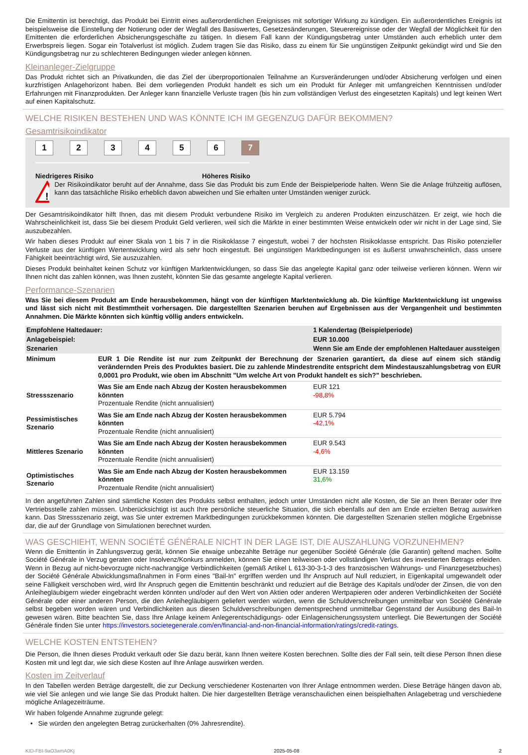Die Emittentin ist berechtigt, das Produkt bei Eintritt eines außerordentlichen Ereignisses mit sofortiger Wirkung zu kündigen. Ein außerordentliches Ereignis ist beispielsweise die Einstellung der Notierung oder der Wegfall des Basiswertes, Gesetzesänderungen, Steuerereignisse oder der Wegfall der Möglichkeit für den Emittenten die erforderlichen Absicherungsgeschäfte zu tätigen. In diesem Fall kann der Kündigungsbetrag unter Umständen auch erheblich unter dem Erwerbspreis liegen. Sogar ein Totalverlust ist möglich. Zudem tragen Sie das Risiko, dass zu einem für Sie ungünstigen Zeitpunkt gekündigt wird und Sie den Kündigungsbetrag nur zu schlechteren Bedingungen wieder anlegen können.
Kleinanleger-Zielgruppe
Das Produkt richtet sich an Privatkunden, die das Ziel der überproportionalen Teilnahme an Kursveränderungen und/oder Absicherung verfolgen und einen kurzfristigen Anlagehorizont haben. Bei dem vorliegenden Produkt handelt es sich um ein Produkt für Anleger mit umfangreichen Kenntnissen und/oder Erfahrungen mit Finanzprodukten. Der Anleger kann finanzielle Verluste tragen (bis hin zum vollständigen Verlust des eingesetzten Kapitals) und legt keinen Wert auf einen Kapitalschutz.
WELCHE RISIKEN BESTEHEN UND WAS KÖNNTE ICH IM GEGENZUG DAFÜR BEKOMMEN?
Gesamtrisikoindikator
123456 7
Niedrigeres Risiko Höheres Risiko
!
Der Risikoindikator beruht auf der Annahme, dass Sie das Produkt bis zum Ende der Beispielperiode halten. Wenn Sie die Anlage frühzeitig auflösen, kann das tatsächliche Risiko erheblich davon abweichen und Sie erhalten unter Umständen weniger zurück.
Der Gesamtrisikoindikator hilft Ihnen, das mit diesem Produkt verbundene Risiko im Vergleich zu anderen Produkten einzuschätzen. Er zeigt, wie hoch die Wahrscheinlichkeit ist, dass Sie bei diesem Produkt Geld verlieren, weil sich die Märkte in einer bestimmten Weise entwickeln oder wir nicht in der Lage sind, Sie auszubezahlen.
Wir haben dieses Produkt auf einer Skala von 1 bis 7 in die Risikoklasse 7 eingestuft, wobei 7 der höchsten Risikoklasse entspricht. Das Risiko potenzieller Verluste aus der künftigen Wertentwicklung wird als sehr hoch eingestuft. Bei ungünstigen Marktbedingungen ist es äußerst unwahrscheinlich, dass unsere Fähigkeit beeinträchtigt wird, Sie auszuzahlen.
Dieses Produkt beinhaltet keinen Schutz vor künftigen Marktentwicklungen, so dass Sie das angelegte Kapital ganz oder teilweise verlieren können. Wenn wir Ihnen nicht das zahlen können, was Ihnen zusteht, könnten Sie das gesamte angelegte Kapital verlieren.
Performance-Szenarien
Was Sie bei diesem Produkt am Ende herausbekommen, hängt von der künftigen Marktentwicklung ab. Die künftige Marktentwicklung ist ungewiss und lässt sich nicht mit Bestimmtheit vorhersagen. Die dargestellten Szenarien beruhen auf Ergebnissen aus der Vergangenheit und bestimmten Annahmen. Die Märkte könnten sich künftig völlig anders entwickeln.
| Empfohlene Haltedauer: | | 1 Kalendertag (Beispielperiode) |
| --- | --- | --- |
| Anlagebeispiel: | | EUR 10.000 |
| Szenarien | | Wenn Sie am Ende der empfohlenen Haltedauer aussteigen |
| Minimum | EUR 1 Die Rendite ist nur zum Zeitpunkt der Berechnung der Szenarien garantiert, da diese auf einem sich ständig verändernden Preis des Produktes basiert. Die zu zahlende Mindestrendite entspricht dem Mindestauszahlungsbetrag von EUR 0,0001 pro Produkt, wie oben im Abschnitt "Um welche Art von Produkt handelt es sich?" beschrieben. | |
| Stressszenario | Was Sie am Ende nach Abzug der Kosten herausbekommen könnten Prozentuale Rendite (nicht annualisiert) | EUR 121 -98,8% |
| Pessimistisches Szenario | Was Sie am Ende nach Abzug der Kosten herausbekommen könnten Prozentuale Rendite (nicht annualisiert) | EUR 5.794 -42,1% |
| Mittleres Szenario | Was Sie am Ende nach Abzug der Kosten herausbekommen könnten Prozentuale Rendite (nicht annualisiert) | EUR 9.543 -4,6% |
| Optimistisches Szenario | Was Sie am Ende nach Abzug der Kosten herausbekommen könnten Prozentuale Rendite (nicht annualisiert) | EUR 13.159 31,6% |
In den angeführten Zahlen sind sämtliche Kosten des Produkts selbst enthalten, jedoch unter Umständen nicht alle Kosten, die Sie an Ihren Berater oder Ihre Vertriebsstelle zahlen müssen. Unberücksichtigt ist auch Ihre persönliche steuerliche Situation, die sich ebenfalls auf den am Ende erzielten Betrag auswirken kann. Das Stressszenario zeigt, was Sie unter extremen Marktbedingungen zurückbekommen könnten. Die dargestellten Szenarien stellen mögliche Ergebnisse dar, die auf der Grundlage von Simulationen berechnet wurden.
WAS GESCHIEHT, WENN SOCIÉTÉ GÉNÉRALE NICHT IN DER LAGE IST, DIE AUSZAHLUNG VORZUNEHMEN?
Wenn die Emittentin in Zahlungsverzug gerät, können Sie etwaige unbezahlte Beträge nur gegenüber Société Générale (die Garantin) geltend machen. Sollte Société Générale in Verzug geraten oder Insolvenz/Konkurs anmelden, können Sie einen teilweisen oder vollständigen Verlust des investierten Betrags erleiden. Wenn in Bezug auf nicht-bevorzugte nicht-nachrangige Verbindlichkeiten (gemäß Artikel L 613-30-3-1-3 des französischen Währungs- und Finanzgesetzbuches) der Société Générale Abwicklungsmaßnahmen in Form eines "Bail-In" ergriffen werden und Ihr Anspruch auf Null reduziert, in Eigenkapital umgewandelt oder seine Fälligkeit verschoben wird, wird Ihr Anspruch gegen die Emittentin beschränkt und reduziert auf die Beträge des Kapitals und/oder der Zinsen, die von den Anleihegläubigern wieder eingebracht werden könnten und/oder auf den Wert von Aktien oder anderen Wertpapieren oder anderen Verbindlichkeiten der Société Générale oder einer anderen Person, die den Anleihegläubigern geliefert werden würden, wenn die Schuldverschreibungen unmittelbar von Société Générale selbst begeben worden wären und Verbindlichkeiten aus diesen Schuldverschreibungen dementsprechend unmittelbar Gegenstand der Ausübung des Bail-In gewesen wären. Bitte beachten Sie, dass Ihre Anlage keinem Anlegerentschädigungs- oder Einlagensicherungssystem unterliegt. Die Bewertungen der Société Générale finden Sie unter https://investors.societegenerale.com/en/financial-and-non-financial-information/ratings/credit-ratings.
WELCHE KOSTEN ENTSTEHEN?
Die Person, die Ihnen dieses Produkt verkauft oder Sie dazu berät, kann Ihnen weitere Kosten berechnen. Sollte dies der Fall sein, teilt diese Person Ihnen diese Kosten mit und legt dar, wie sich diese Kosten auf Ihre Anlage auswirken werden.
Kosten im Zeitverlauf
In den Tabellen werden Beträge dargestellt, die zur Deckung verschiedener Kostenarten von Ihrer Anlage entnommen werden. Diese Beträge hängen davon ab, wie viel Sie anlegen und wie lange Sie das Produkt halten. Die hier dargestellten Beträge veranschaulichen einen beispielhaften Anlagebetrag und verschiedene mögliche Anlagezeiträume.
Wir haben folgende Annahme zugrunde gelegt:
• Sie würden den angelegten Betrag zurückerhalten (0% Jahresrendite).
KID-FBI-9aO3amA0Kj 2025-05-08 2